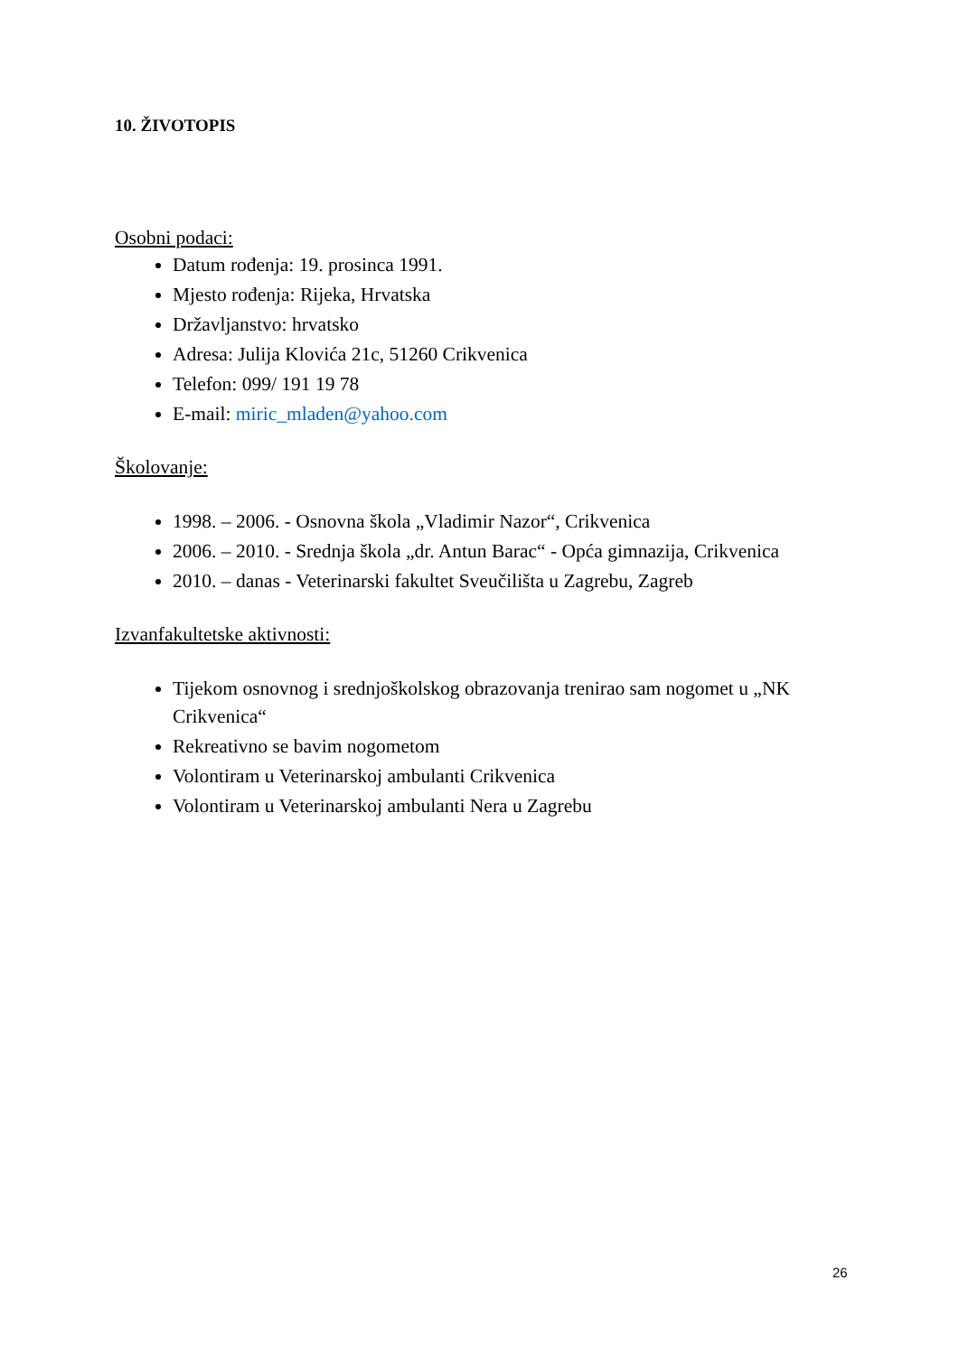10. ŽIVOTOPIS
Osobni podaci:
Datum rođenja: 19. prosinca 1991.
Mjesto rođenja: Rijeka, Hrvatska
Državljanstvo: hrvatsko
Adresa: Julija Klovića 21c, 51260 Crikvenica
Telefon: 099/ 191 19 78
E-mail: miric_mladen@yahoo.com
Školovanje:
1998. – 2006. - Osnovna škola „Vladimir Nazor“, Crikvenica
2006. – 2010. - Srednja škola „dr. Antun Barac“ - Opća gimnazija, Crikvenica
2010. – danas - Veterinarski fakultet Sveučilišta u Zagrebu, Zagreb
Izvanfakultetske aktivnosti:
Tijekom osnovnog i srednjoškolskog obrazovanja trenirao sam nogomet u „NK Crikvenica“
Rekreativno se bavim nogometom
Volontiram u Veterinarskoj ambulanti Crikvenica
Volontiram u Veterinarskoj ambulanti Nera u Zagrebu
26